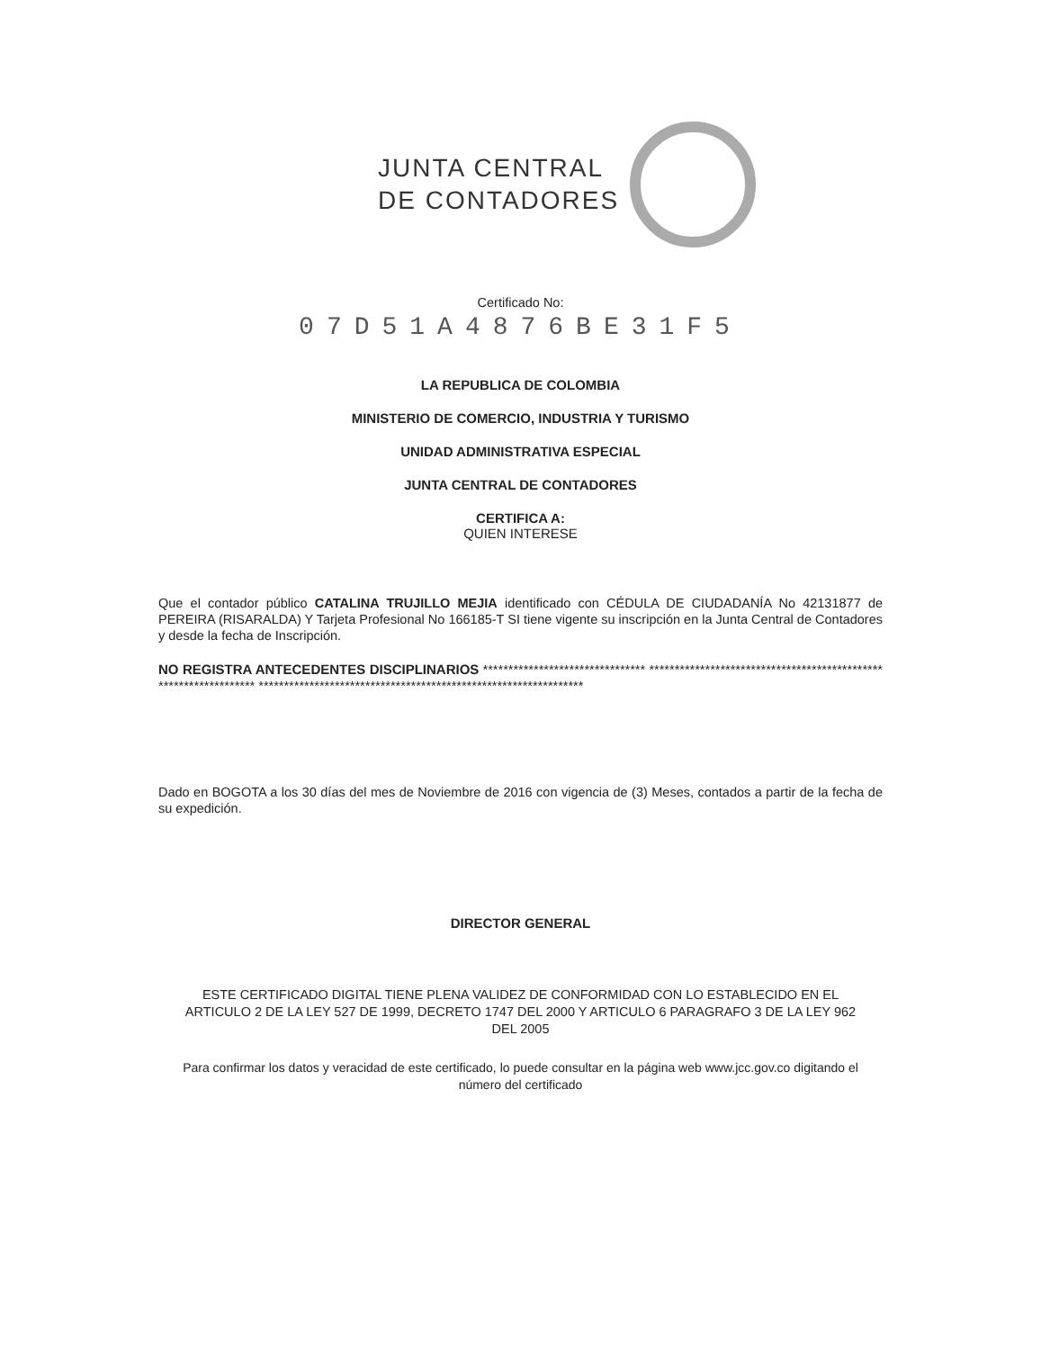JUNTA CENTRAL
DE CONTADORES
Certificado No:
07D51A4876BE31F5
LA REPUBLICA DE COLOMBIA
MINISTERIO DE COMERCIO, INDUSTRIA Y TURISMO
UNIDAD ADMINISTRATIVA ESPECIAL
JUNTA CENTRAL DE CONTADORES
CERTIFICA A:
QUIEN INTERESE
Que el contador público CATALINA TRUJILLO MEJIA identificado con CÉDULA DE CIUDADANÍA No 42131877 de PEREIRA (RISARALDA) Y Tarjeta Profesional No 166185-T SI tiene vigente su inscripción en la Junta Central de Contadores y desde la fecha de Inscripción.
NO REGISTRA ANTECEDENTES DISCIPLINARIOS ******************************** ***************************************************************** ****************************************************************
Dado en BOGOTA a los 30 días del mes de Noviembre de 2016 con vigencia de (3) Meses, contados a partir de la fecha de su expedición.
DIRECTOR GENERAL
ESTE CERTIFICADO DIGITAL TIENE PLENA VALIDEZ DE CONFORMIDAD CON LO ESTABLECIDO EN EL ARTICULO 2 DE LA LEY 527 DE 1999, DECRETO 1747 DEL 2000 Y ARTICULO 6 PARAGRAFO 3 DE LA LEY 962 DEL 2005
Para confirmar los datos y veracidad de este certificado, lo puede consultar en la página web www.jcc.gov.co digitando el número del certificado